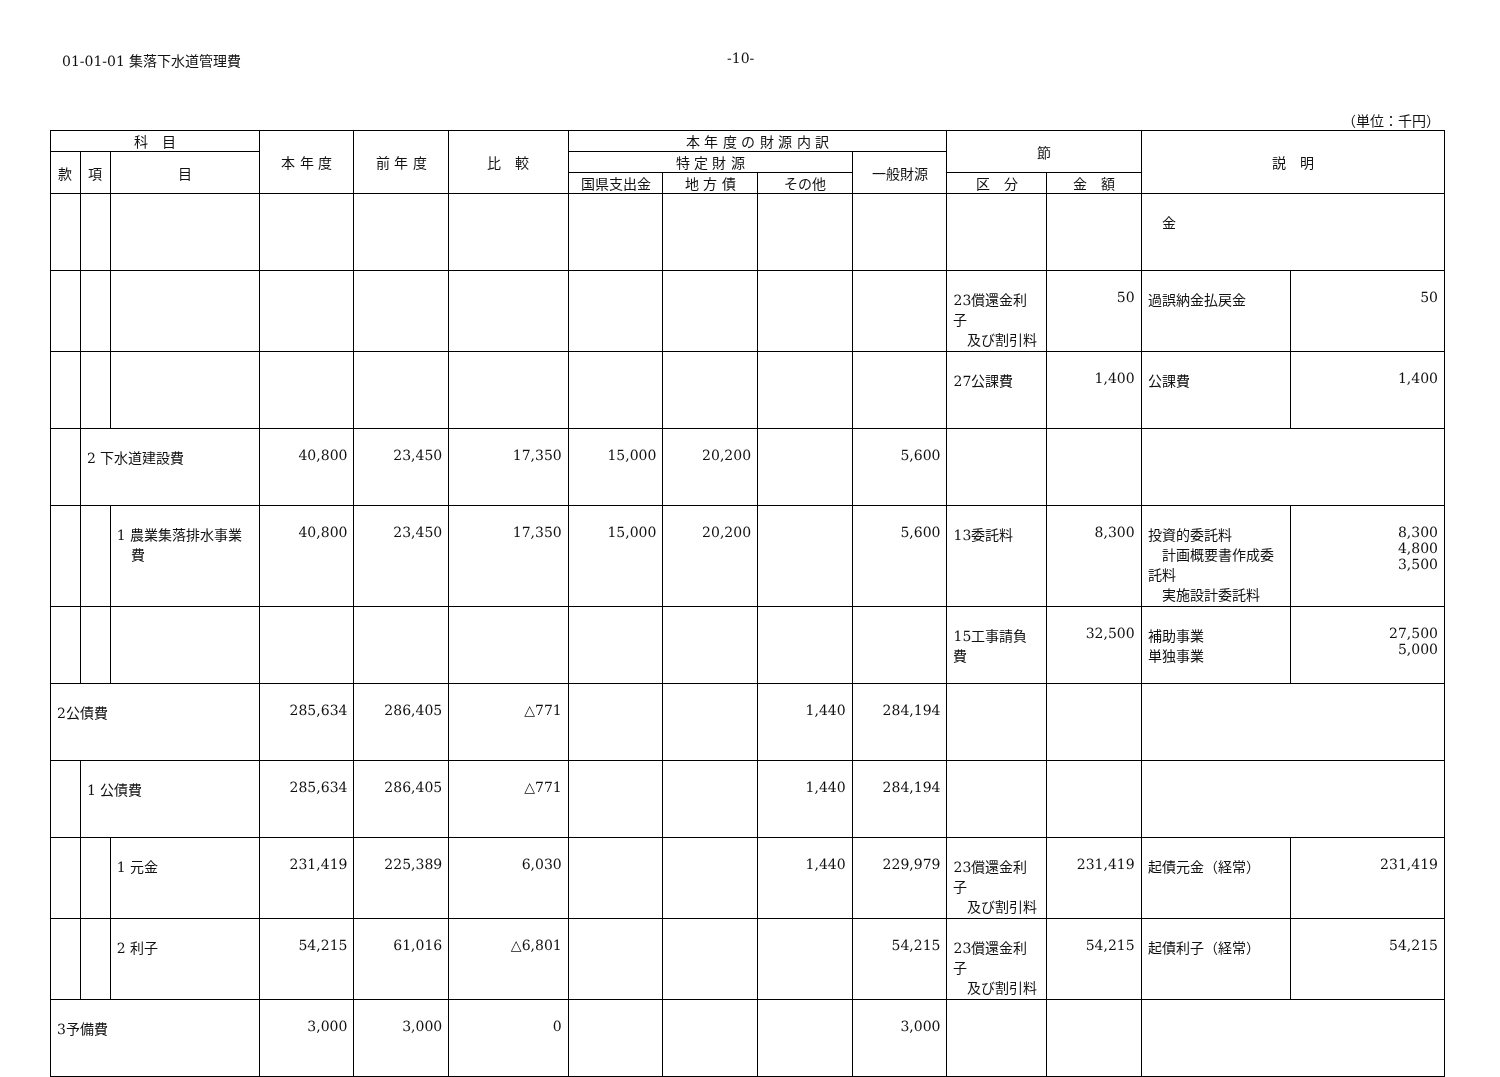01-01-01 集落下水道管理費 -10-
（単位：千円）
| 科 目 | | | 本 年 度 | 前 年 度 | 比 較 | 本 年 度 の 財 源 内 訳 | | | | 節 | | 説 明 | |
| --- | --- | --- | --- | --- | --- | --- | --- | --- | --- | --- | --- | --- | --- |
| 款 | 項 | 目 | | | | 特 定 財 源 | | | 一般財源 | | | | |
| | | | | | | 国県支出金 | 地 方 債 | その他 | | 区 分 | 金 額 | | |
| | | | | | | | | | | | | 金 | |
| | | | | | | | | | | 23償還金利子 及び割引料 | 50 | 過誤納金払戻金 | 50 |
| | | | | | | | | | | 27公課費 | 1,400 | 公課費 | 1,400 |
| | 2 下水道建設費 | | 40,800 | 23,450 | 17,350 | 15,000 | 20,200 | | 5,600 | | | | |
| | | 1 農業集落排水事業 費 | 40,800 | 23,450 | 17,350 | 15,000 | 20,200 | | 5,600 | 13委託料 | 8,300 | 投資的委託料 計画概要書作成委託料 実施設計委託料 | 8,300 4,800 3,500 |
| | | | | | | | | | | 15工事請負費 | 32,500 | 補助事業 単独事業 | 27,500 5,000 |
| 2公債費 | | | 285,634 | 286,405 | △771 | | | 1,440 | 284,194 | | | | |
| | 1 公債費 | | 285,634 | 286,405 | △771 | | | 1,440 | 284,194 | | | | |
| | | 1 元金 | 231,419 | 225,389 | 6,030 | | | 1,440 | 229,979 | 23償還金利子 及び割引料 | 231,419 | 起債元金（経常） | 231,419 |
| | | 2 利子 | 54,215 | 61,016 | △6,801 | | | | 54,215 | 23償還金利子 及び割引料 | 54,215 | 起債利子（経常） | 54,215 |
| 3予備費 | | | 3,000 | 3,000 | 0 | | | | 3,000 | | | | |